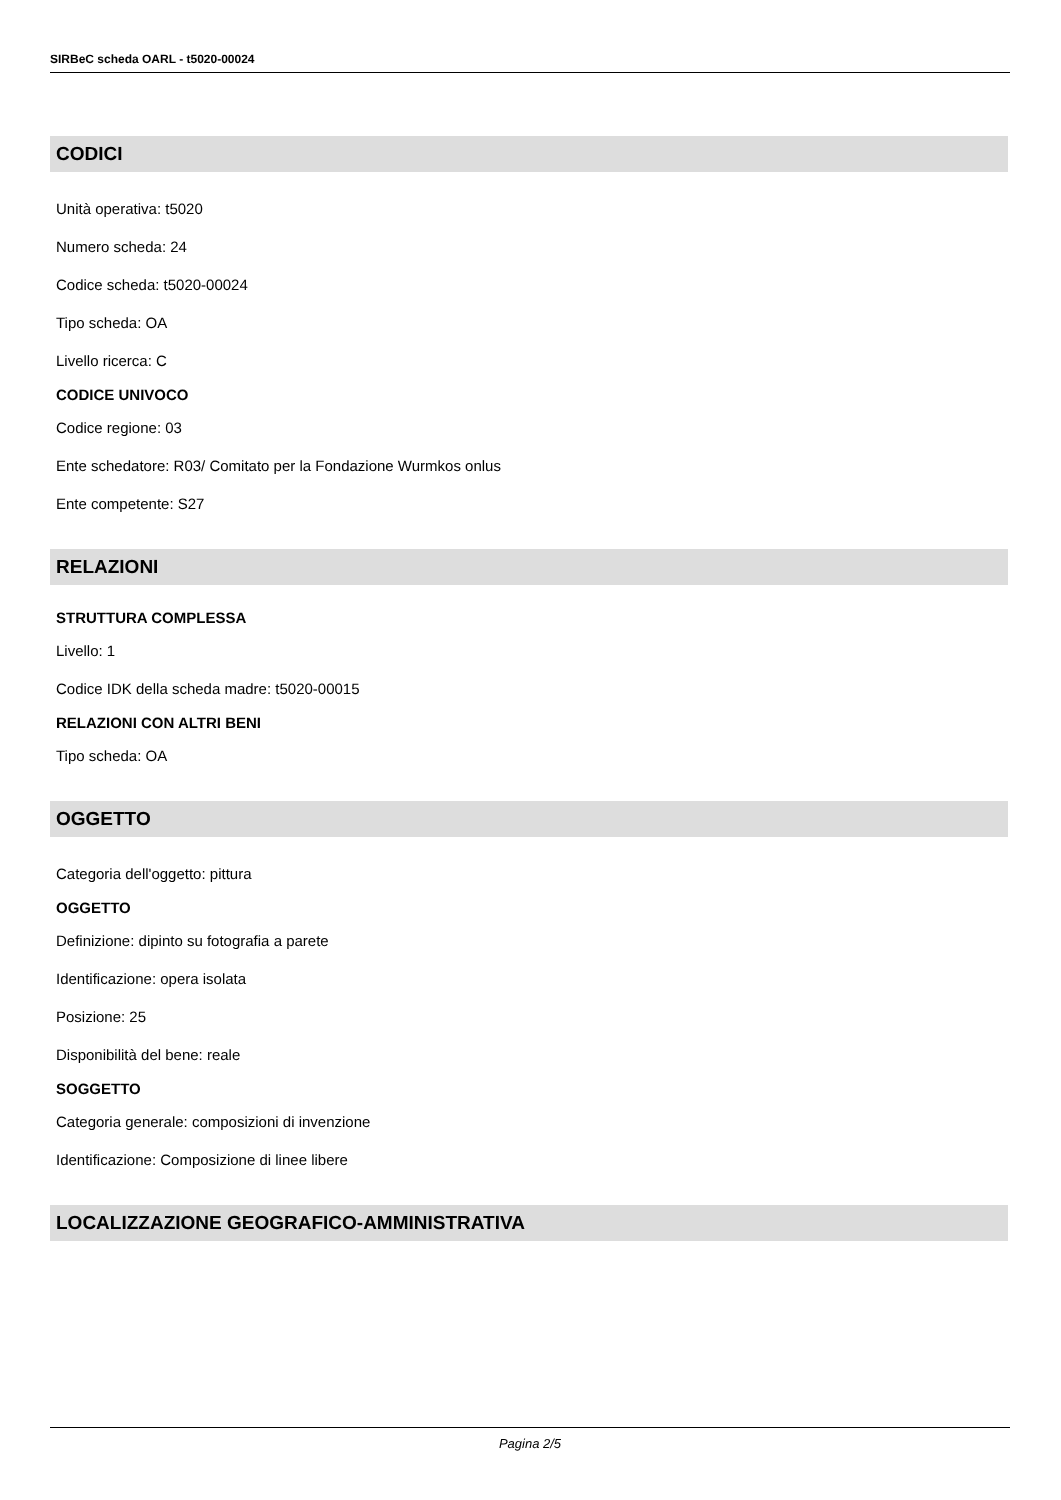SIRBeC scheda OARL - t5020-00024
CODICI
Unità operativa: t5020
Numero scheda: 24
Codice scheda: t5020-00024
Tipo scheda: OA
Livello ricerca: C
CODICE UNIVOCO
Codice regione: 03
Ente schedatore: R03/ Comitato per la Fondazione Wurmkos onlus
Ente competente: S27
RELAZIONI
STRUTTURA COMPLESSA
Livello: 1
Codice IDK della scheda madre: t5020-00015
RELAZIONI CON ALTRI BENI
Tipo scheda: OA
OGGETTO
Categoria dell'oggetto: pittura
OGGETTO
Definizione: dipinto su fotografia a parete
Identificazione: opera isolata
Posizione: 25
Disponibilità del bene: reale
SOGGETTO
Categoria generale: composizioni di invenzione
Identificazione: Composizione di linee libere
LOCALIZZAZIONE GEOGRAFICO-AMMINISTRATIVA
Pagina 2/5